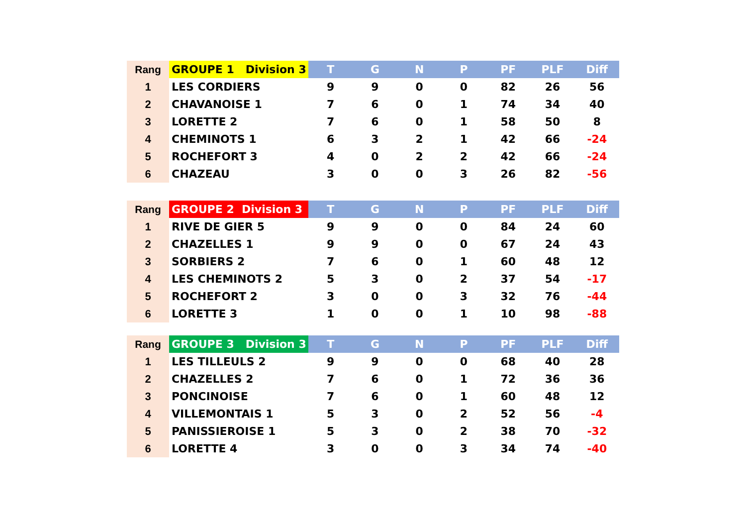| Rang | GROUPE 1 Division 3 | T | G | N | P | PF | PLF | Diff |
| --- | --- | --- | --- | --- | --- | --- | --- | --- |
| 1 | LES CORDIERS | 9 | 9 | 0 | 0 | 82 | 26 | 56 |
| 2 | CHAVANOISE 1 | 7 | 6 | 0 | 1 | 74 | 34 | 40 |
| 3 | LORETTE 2 | 7 | 6 | 0 | 1 | 58 | 50 | 8 |
| 4 | CHEMINOTS 1 | 6 | 3 | 2 | 1 | 42 | 66 | -24 |
| 5 | ROCHEFORT 3 | 4 | 0 | 2 | 2 | 42 | 66 | -24 |
| 6 | CHAZEAU | 3 | 0 | 0 | 3 | 26 | 82 | -56 |
| Rang | GROUPE 2 Division 3 | T | G | N | P | PF | PLF | Diff |
| --- | --- | --- | --- | --- | --- | --- | --- | --- |
| 1 | RIVE DE GIER 5 | 9 | 9 | 0 | 0 | 84 | 24 | 60 |
| 2 | CHAZELLES 1 | 9 | 9 | 0 | 0 | 67 | 24 | 43 |
| 3 | SORBIERS 2 | 7 | 6 | 0 | 1 | 60 | 48 | 12 |
| 4 | LES CHEMINOTS 2 | 5 | 3 | 0 | 2 | 37 | 54 | -17 |
| 5 | ROCHEFORT 2 | 3 | 0 | 0 | 3 | 32 | 76 | -44 |
| 6 | LORETTE 3 | 1 | 0 | 0 | 1 | 10 | 98 | -88 |
| Rang | GROUPE 3 Division 3 | T | G | N | P | PF | PLF | Diff |
| --- | --- | --- | --- | --- | --- | --- | --- | --- |
| 1 | LES TILLEULS 2 | 9 | 9 | 0 | 0 | 68 | 40 | 28 |
| 2 | CHAZELLES 2 | 7 | 6 | 0 | 1 | 72 | 36 | 36 |
| 3 | PONCINOISE | 7 | 6 | 0 | 1 | 60 | 48 | 12 |
| 4 | VILLEMONTAIS 1 | 5 | 3 | 0 | 2 | 52 | 56 | -4 |
| 5 | PANISSIEROISE 1 | 5 | 3 | 0 | 2 | 38 | 70 | -32 |
| 6 | LORETTE 4 | 3 | 0 | 0 | 3 | 34 | 74 | -40 |